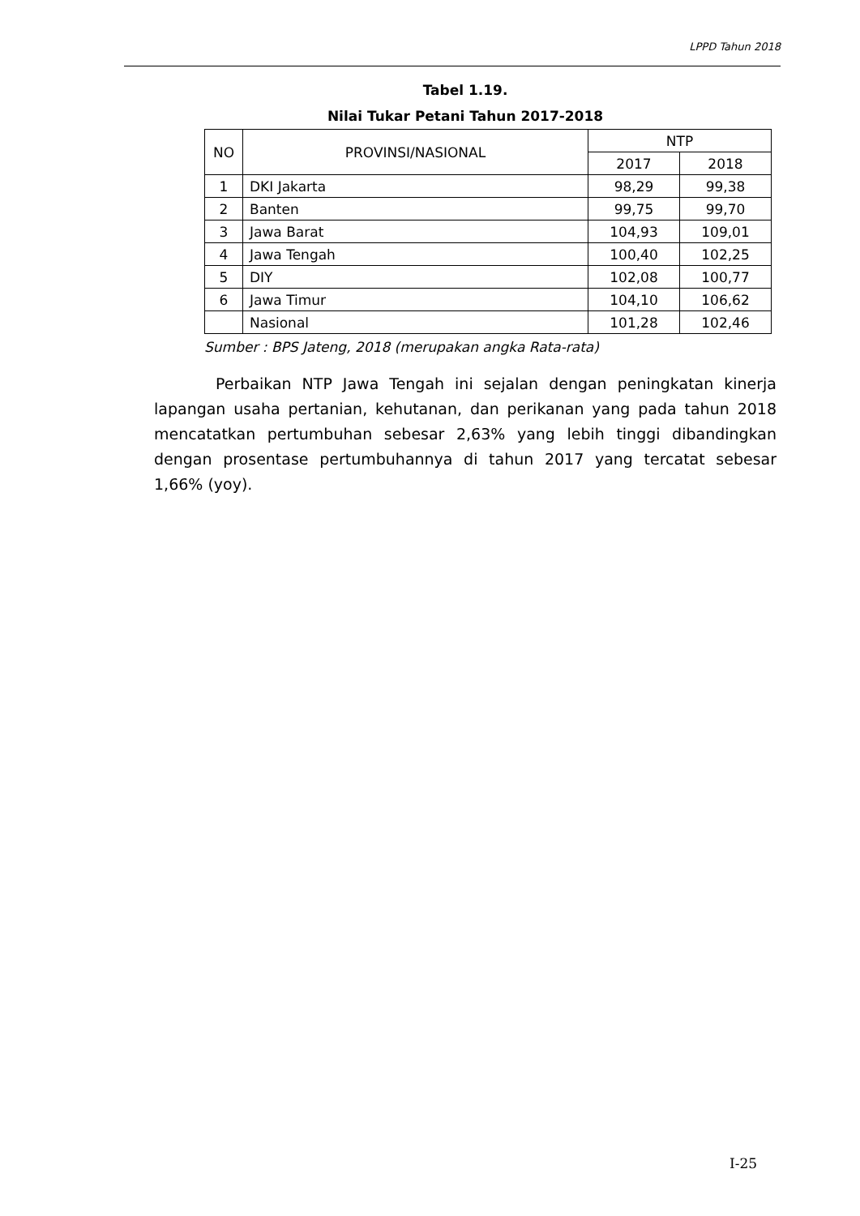LPPD Tahun 2018
Tabel 1.19.
Nilai Tukar Petani Tahun 2017-2018
| NO | PROVINSI/NASIONAL | NTP | |
| --- | --- | --- | --- |
| | | 2017 | 2018 |
| 1 | DKI Jakarta | 98,29 | 99,38 |
| 2 | Banten | 99,75 | 99,70 |
| 3 | Jawa Barat | 104,93 | 109,01 |
| 4 | Jawa Tengah | 100,40 | 102,25 |
| 5 | DIY | 102,08 | 100,77 |
| 6 | Jawa Timur | 104,10 | 106,62 |
| | Nasional | 101,28 | 102,46 |
Sumber : BPS Jateng, 2018 (merupakan angka Rata-rata)
Perbaikan NTP Jawa Tengah ini sejalan dengan peningkatan kinerja lapangan usaha pertanian, kehutanan, dan perikanan yang pada tahun 2018 mencatatkan pertumbuhan sebesar 2,63% yang lebih tinggi dibandingkan dengan prosentase pertumbuhannya di tahun 2017 yang tercatat sebesar 1,66% (yoy).
I-25